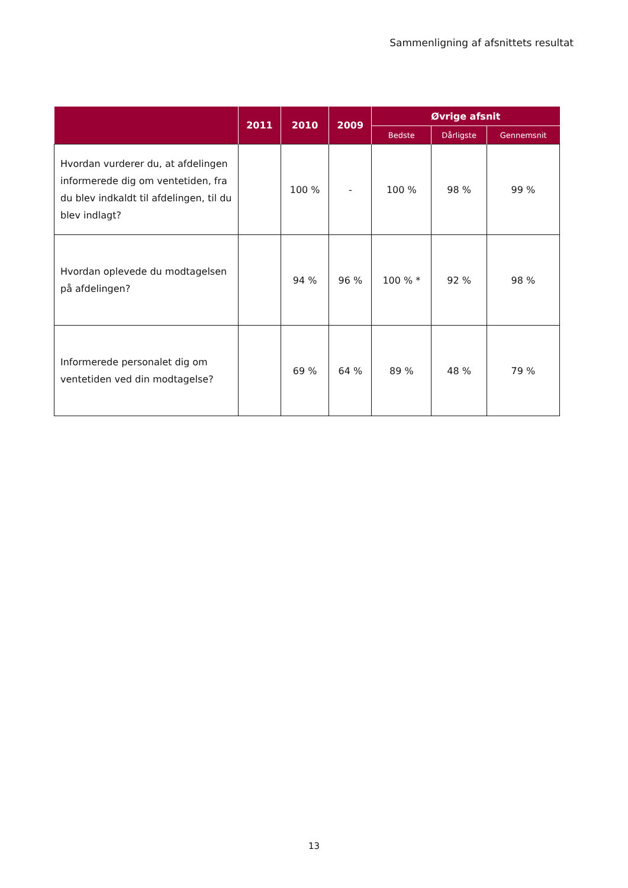Sammenligning af afsnittets resultat
| | 2011 | 2010 | 2009 | Øvrige afsnit | | |
| --- | --- | --- | --- | --- | --- | --- |
| | | | | Bedste | Dårligste | Gennemsnit |
| Hvordan vurderer du, at afdelingen informerede dig om ventetiden, fra du blev indkaldt til afdelingen, til du blev indlagt? | | 100 % | - | 100 % | 98 % | 99 % |
| Hvordan oplevede du modtagelsen på afdelingen? | | 94 % | 96 % | 100 % * | 92 % | 98 % |
| Informerede personalet dig om ventetiden ved din modtagelse? | | 69 % | 64 % | 89 % | 48 % | 79 % |
13